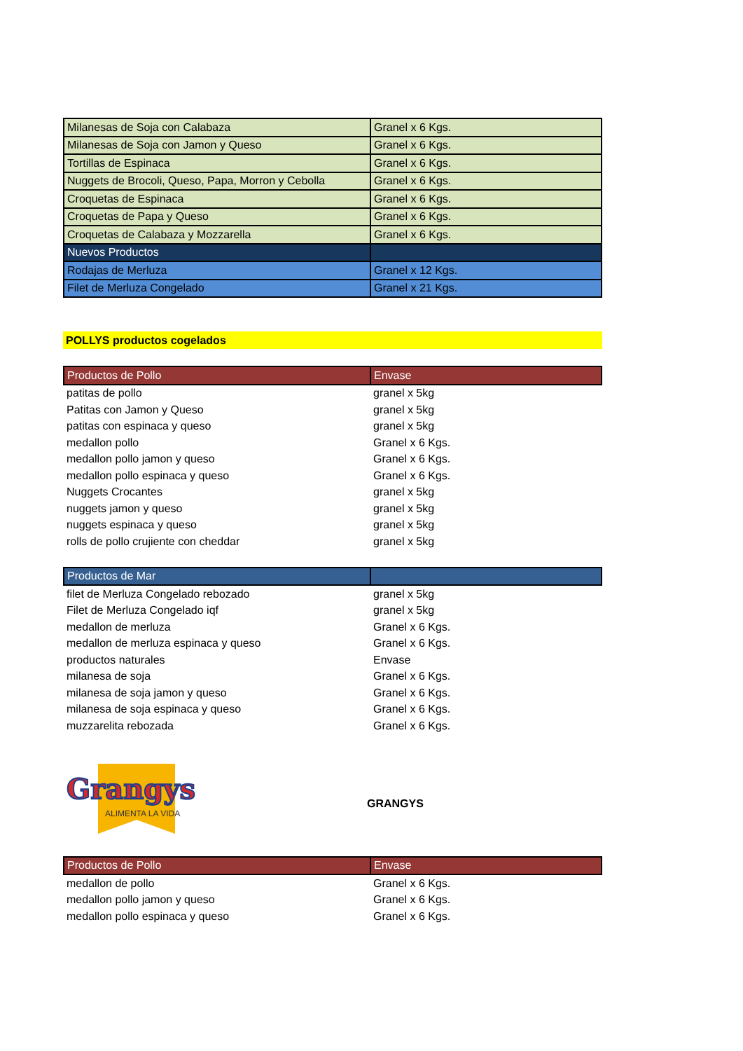| Milanesas de Soja con Calabaza | Granel x 6 Kgs. |
| Milanesas de Soja con Jamon y Queso | Granel x 6 Kgs. |
| Tortillas de Espinaca | Granel x 6 Kgs. |
| Nuggets de Brocoli, Queso, Papa, Morron y Cebolla | Granel x 6 Kgs. |
| Croquetas de Espinaca | Granel x 6 Kgs. |
| Croquetas de Papa y Queso | Granel x 6 Kgs. |
| Croquetas de Calabaza y Mozzarella | Granel x 6 Kgs. |
| Nuevos Productos | |
| Rodajas de Merluza | Granel x 12 Kgs. |
| Filet de Merluza Congelado | Granel x 21 Kgs. |
POLLYS productos cogelados
| Productos de Pollo | Envase |
| --- | --- |
| patitas de pollo | granel x 5kg |
| Patitas con Jamon y Queso | granel x 5kg |
| patitas con espinaca y queso | granel x 5kg |
| medallon pollo | Granel x 6 Kgs. |
| medallon pollo jamon y queso | Granel x 6 Kgs. |
| medallon pollo espinaca y queso | Granel x 6 Kgs. |
| Nuggets Crocantes | granel x 5kg |
| nuggets jamon y queso | granel x 5kg |
| nuggets espinaca y queso | granel x 5kg |
| rolls de pollo crujiente con cheddar | granel x 5kg |
| Productos de Mar | |
| filet de Merluza Congelado rebozado | granel x 5kg |
| Filet de Merluza Congelado iqf | granel x 5kg |
| medallon de merluza | Granel x 6 Kgs. |
| medallon de merluza espinaca y queso | Granel x 6 Kgs. |
| productos naturales | Envase |
| milanesa de soja | Granel x 6 Kgs. |
| milanesa de soja jamon y queso | Granel x 6 Kgs. |
| milanesa de soja espinaca y queso | Granel x 6 Kgs. |
| muzzarelita rebozada | Granel x 6 Kgs. |
Grangys
ALIMENTA LA VIDA
GRANGYS
| Productos de Pollo | Envase |
| --- | --- |
| medallon de pollo | Granel x 6 Kgs. |
| medallon pollo jamon y queso | Granel x 6 Kgs. |
| medallon pollo espinaca y queso | Granel x 6 Kgs. |